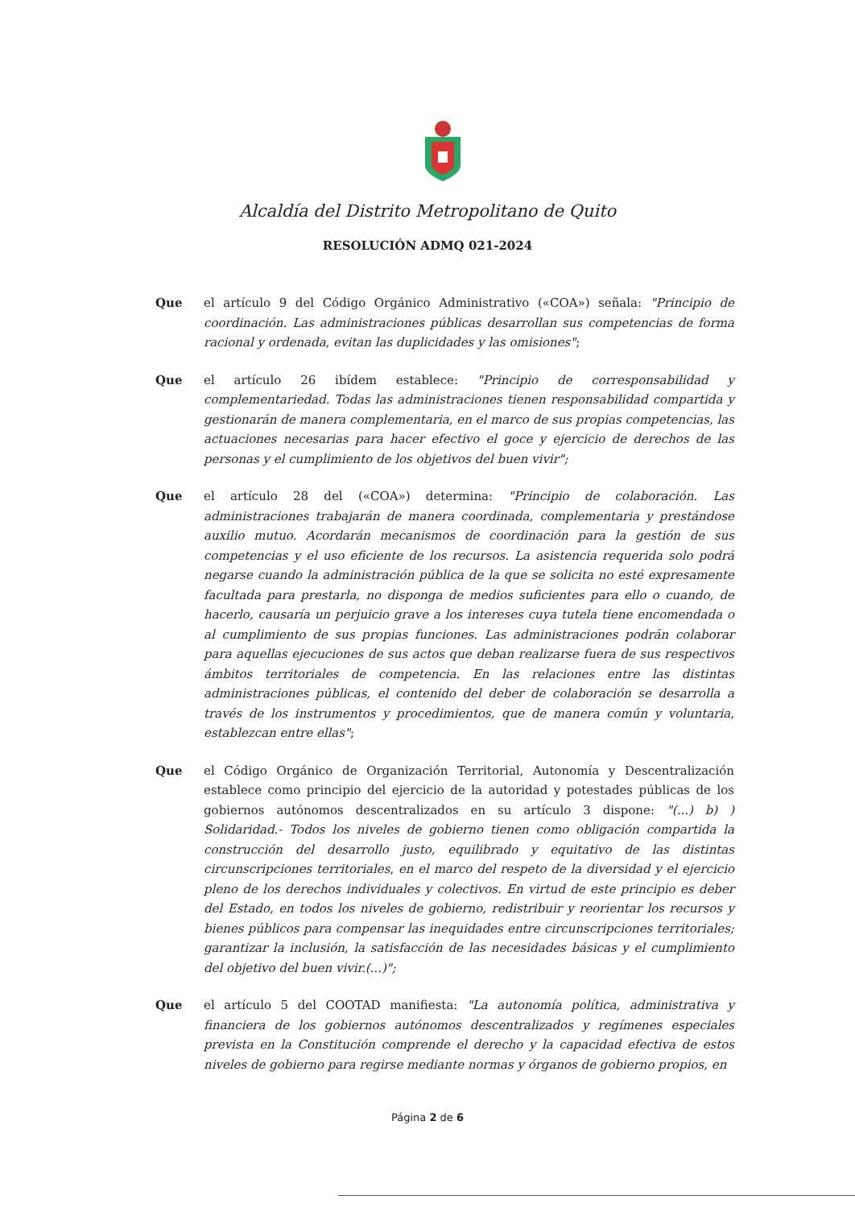Alcaldía del Distrito Metropolitano de Quito
RESOLUCIÓN ADMQ 021-2024
Que el artículo 9 del Código Orgánico Administrativo («COA») señala: "Principio de coordinación. Las administraciones públicas desarrollan sus competencias de forma racional y ordenada, evitan las duplicidades y las omisiones";
Que el artículo 26 ibídem establece: "Principio de corresponsabilidad y complementariedad. Todas las administraciones tienen responsabilidad compartida y gestionarán de manera complementaria, en el marco de sus propias competencias, las actuaciones necesarias para hacer efectivo el goce y ejercicio de derechos de las personas y el cumplimiento de los objetivos del buen vivir";
Que el artículo 28 del («COA») determina: "Principio de colaboración. Las administraciones trabajarán de manera coordinada, complementaria y prestándose auxilio mutuo. Acordarán mecanismos de coordinación para la gestión de sus competencias y el uso eficiente de los recursos. La asistencia requerida solo podrá negarse cuando la administración pública de la que se solicita no esté expresamente facultada para prestarla, no disponga de medios suficientes para ello o cuando, de hacerlo, causaría un perjuicio grave a los intereses cuya tutela tiene encomendada o al cumplimiento de sus propias funciones. Las administraciones podrán colaborar para aquellas ejecuciones de sus actos que deban realizarse fuera de sus respectivos ámbitos territoriales de competencia. En las relaciones entre las distintas administraciones públicas, el contenido del deber de colaboración se desarrolla a través de los instrumentos y procedimientos, que de manera común y voluntaria, establezcan entre ellas";
Que el Código Orgánico de Organización Territorial, Autonomía y Descentralización establece como principio del ejercicio de la autoridad y potestades públicas de los gobiernos autónomos descentralizados en su artículo 3 dispone: "(...) b) ) Solidaridad.- Todos los niveles de gobierno tienen como obligación compartida la construcción del desarrollo justo, equilibrado y equitativo de las distintas circunscripciones territoriales, en el marco del respeto de la diversidad y el ejercicio pleno de los derechos individuales y colectivos. En virtud de este principio es deber del Estado, en todos los niveles de gobierno, redistribuir y reorientar los recursos y bienes públicos para compensar las inequidades entre circunscripciones territoriales; garantizar la inclusión, la satisfacción de las necesidades básicas y el cumplimiento del objetivo del buen vivir.(...)";
Que el artículo 5 del COOTAD manifiesta: "La autonomía política, administrativa y financiera de los gobiernos autónomos descentralizados y regímenes especiales prevista en la Constitución comprende el derecho y la capacidad efectiva de estos niveles de gobierno para regirse mediante normas y órganos de gobierno propios, en
Página 2 de 6